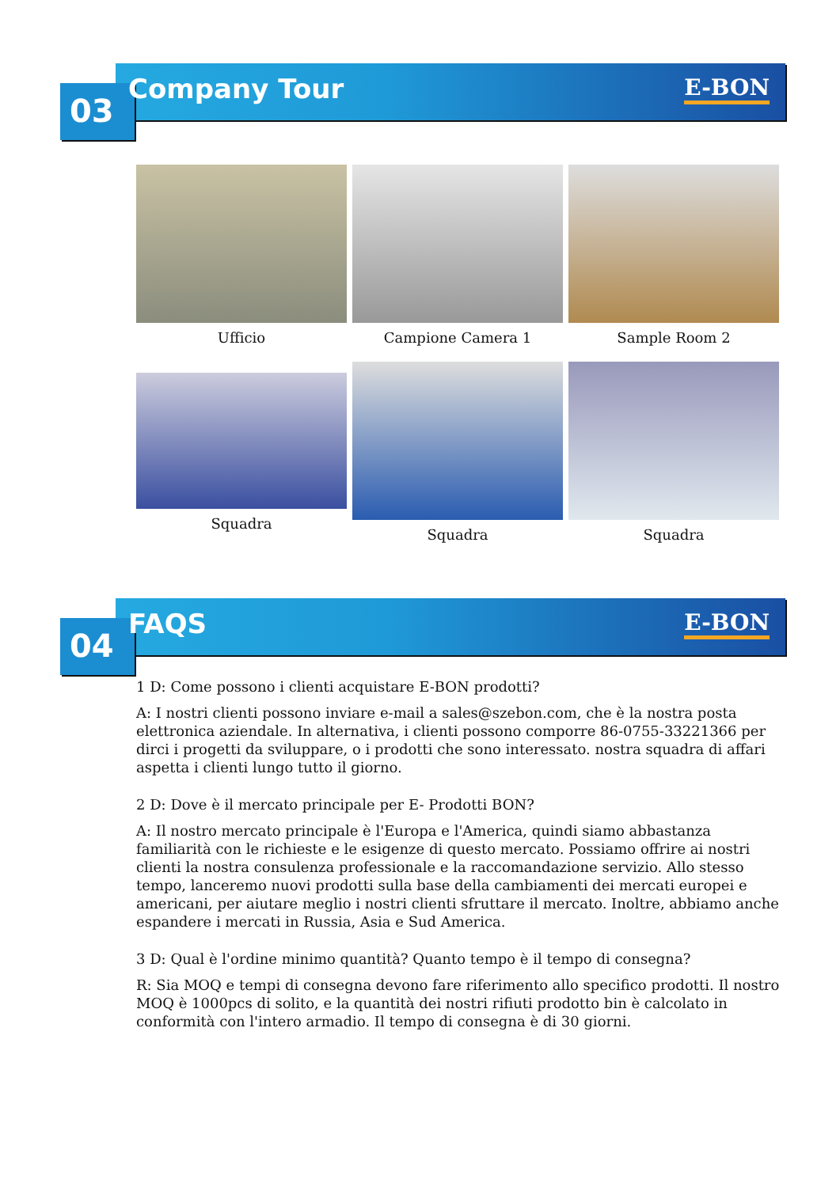03 Company Tour E-BON
Ufficio
Campione Camera 1
Sample Room 2
Squadra
Squadra
Squadra
04 FAQS E-BON
1 D: Come possono i clienti acquistare E-BON prodotti?
A: I nostri clienti possono inviare e-mail a sales@szebon.com, che è la nostra posta elettronica aziendale. In alternativa, i clienti possono comporre 86-0755-33221366 per dirci i progetti da sviluppare, o i prodotti che sono interessato. nostra squadra di affari aspetta i clienti lungo tutto il giorno.
2 D: Dove è il mercato principale per E- Prodotti BON?
A: Il nostro mercato principale è l'Europa e l'America, quindi siamo abbastanza familiarità con le richieste e le esigenze di questo mercato. Possiamo offrire ai nostri clienti la nostra consulenza professionale e la raccomandazione servizio. Allo stesso tempo, lanceremo nuovi prodotti sulla base della cambiamenti dei mercati europei e americani, per aiutare meglio i nostri clienti sfruttare il mercato. Inoltre, abbiamo anche espandere i mercati in Russia, Asia e Sud America.
3 D: Qual è l'ordine minimo quantità? Quanto tempo è il tempo di consegna?
R: Sia MOQ e tempi di consegna devono fare riferimento allo specifico prodotti. Il nostro MOQ è 1000pcs di solito, e la quantità dei nostri rifiuti prodotto bin è calcolato in conformità con l'intero armadio. Il tempo di consegna è di 30 giorni.